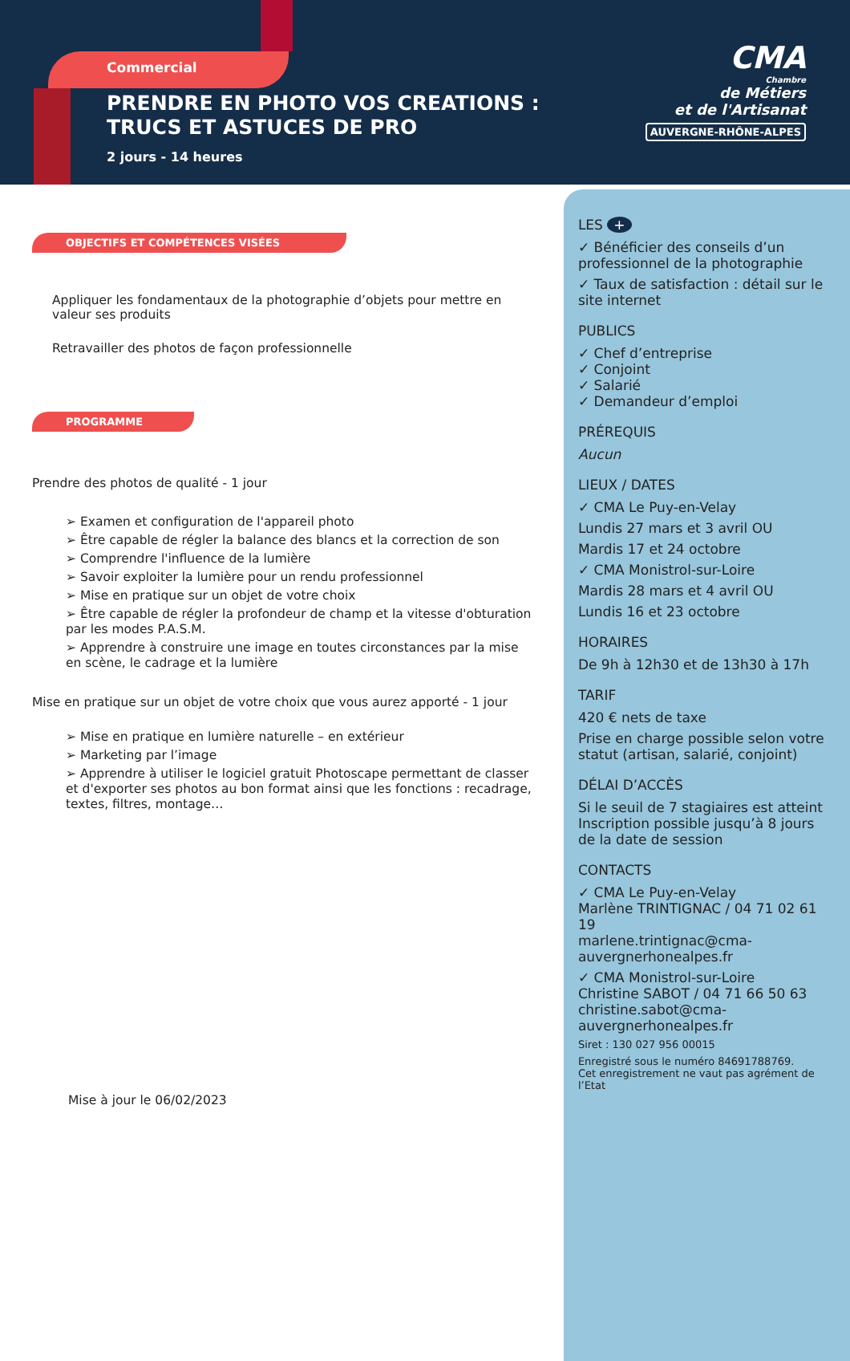Commercial
PRENDRE EN PHOTO VOS CREATIONS : TRUCS ET ASTUCES DE PRO
2 jours - 14 heures
CMA
Chambre
de Métiers
et de l'Artisanat
AUVERGNE-RHÔNE-ALPES
OBJECTIFS ET COMPÉTENCES VISÉES
Appliquer les fondamentaux de la photographie d’objets pour mettre en valeur ses produits
Retravailler des photos de façon professionnelle
PROGRAMME
Prendre des photos de qualité - 1 jour
➢ Examen et configuration de l'appareil photo
➢ Être capable de régler la balance des blancs et la correction de son
➢ Comprendre l'influence de la lumière
➢ Savoir exploiter la lumière pour un rendu professionnel
➢ Mise en pratique sur un objet de votre choix
➢ Être capable de régler la profondeur de champ et la vitesse d'obturation par les modes P.A.S.M.
➢ Apprendre à construire une image en toutes circonstances par la mise en scène, le cadrage et la lumière
Mise en pratique sur un objet de votre choix que vous aurez apporté - 1 jour
➢ Mise en pratique en lumière naturelle – en extérieur
➢ Marketing par l’image
➢ Apprendre à utiliser le logiciel gratuit Photoscape permettant de classer et d'exporter ses photos au bon format ainsi que les fonctions : recadrage, textes, filtres, montage…
Mise à jour le 06/02/2023
LES +
✓ Bénéficier des conseils d’un professionnel de la photographie
✓ Taux de satisfaction : détail sur le site internet
PUBLICS
✓ Chef d’entreprise
✓ Conjoint
✓ Salarié
✓ Demandeur d’emploi
PRÉREQUIS
Aucun
LIEUX / DATES
✓ CMA Le Puy-en-Velay
Lundis 27 mars et 3 avril OU
Mardis 17 et 24 octobre
✓ CMA Monistrol-sur-Loire
Mardis 28 mars et 4 avril OU
Lundis 16 et 23 octobre
HORAIRES
De 9h à 12h30 et de 13h30 à 17h
TARIF
420 € nets de taxe
Prise en charge possible selon votre statut (artisan, salarié, conjoint)
DÉLAI D’ACCÈS
Si le seuil de 7 stagiaires est atteint Inscription possible jusqu’à 8 jours de la date de session
CONTACTS
✓ CMA Le Puy-en-Velay
Marlène TRINTIGNAC / 04 71 02 61 19
marlene.trintignac@cma-auvergnerhonealpes.fr
✓ CMA Monistrol-sur-Loire
Christine SABOT / 04 71 66 50 63
christine.sabot@cma-auvergnerhonealpes.fr
Siret : 130 027 956 00015
Enregistré sous le numéro 84691788769.
Cet enregistrement ne vaut pas agrément de l’Etat